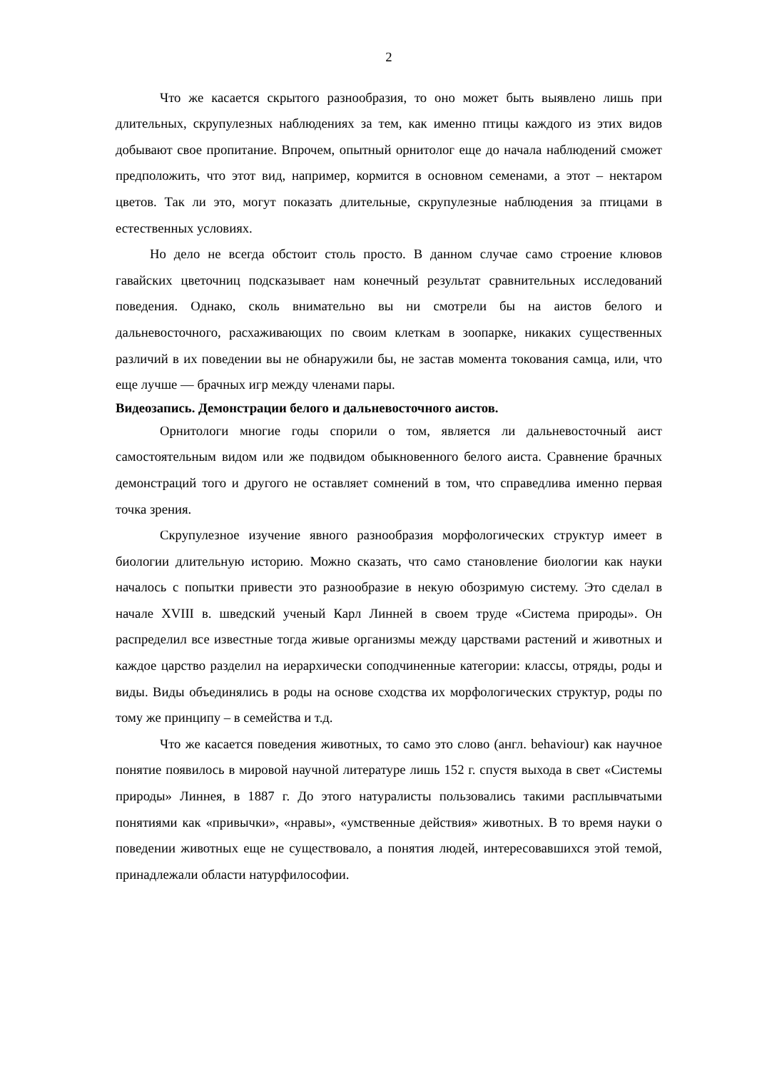2
Что же касается скрытого разнообразия, то оно может быть выявлено лишь при длительных, скрупулезных наблюдениях за тем, как именно птицы каждого из этих видов добывают свое пропитание. Впрочем, опытный орнитолог еще до начала наблюдений сможет предположить, что этот вид, например, кормится в основном семенами, а этот – нектаром цветов. Так ли это, могут показать длительные, скрупулезные наблюдения за птицами в естественных условиях.
Но дело не всегда обстоит столь просто. В данном случае само строение клювов гавайских цветочниц подсказывает нам конечный результат сравнительных исследований поведения. Однако, сколь внимательно вы ни смотрели бы на аистов белого и дальневосточного, расхаживающих по своим клеткам в зоопарке, никаких существенных различий в их поведении вы не обнаружили бы, не застав момента токования самца, или, что еще лучше — брачных игр между членами пары.
Видеозапись. Демонстрации белого и дальневосточного аистов.
Орнитологи многие годы спорили о том, является ли дальневосточный аист самостоятельным видом или же подвидом обыкновенного белого аиста. Сравнение брачных демонстраций того и другого не оставляет сомнений в том, что справедлива именно первая точка зрения.
Скрупулезное изучение явного разнообразия морфологических структур имеет в биологии длительную историю. Можно сказать, что само становление биологии как науки началось с попытки привести это разнообразие в некую обозримую систему. Это сделал в начале XVIII в. шведский ученый Карл Линней в своем труде «Система природы». Он распределил все известные тогда живые организмы между царствами растений и животных и каждое царство разделил на иерархически соподчиненные категории: классы, отряды, роды и виды. Виды объединялись в роды на основе сходства их морфологических структур, роды по тому же принципу – в семейства и т.д.
Что же касается поведения животных, то само это слово (англ. behaviour) как научное понятие появилось в мировой научной литературе лишь 152 г. спустя выхода в свет «Системы природы» Линнея, в 1887 г. До этого натуралисты пользовались такими расплывчатыми понятиями как «привычки», «нравы», «умственные действия» животных. В то время науки о поведении животных еще не существовало, а понятия людей, интересовавшихся этой темой, принадлежали области натурфилософии.